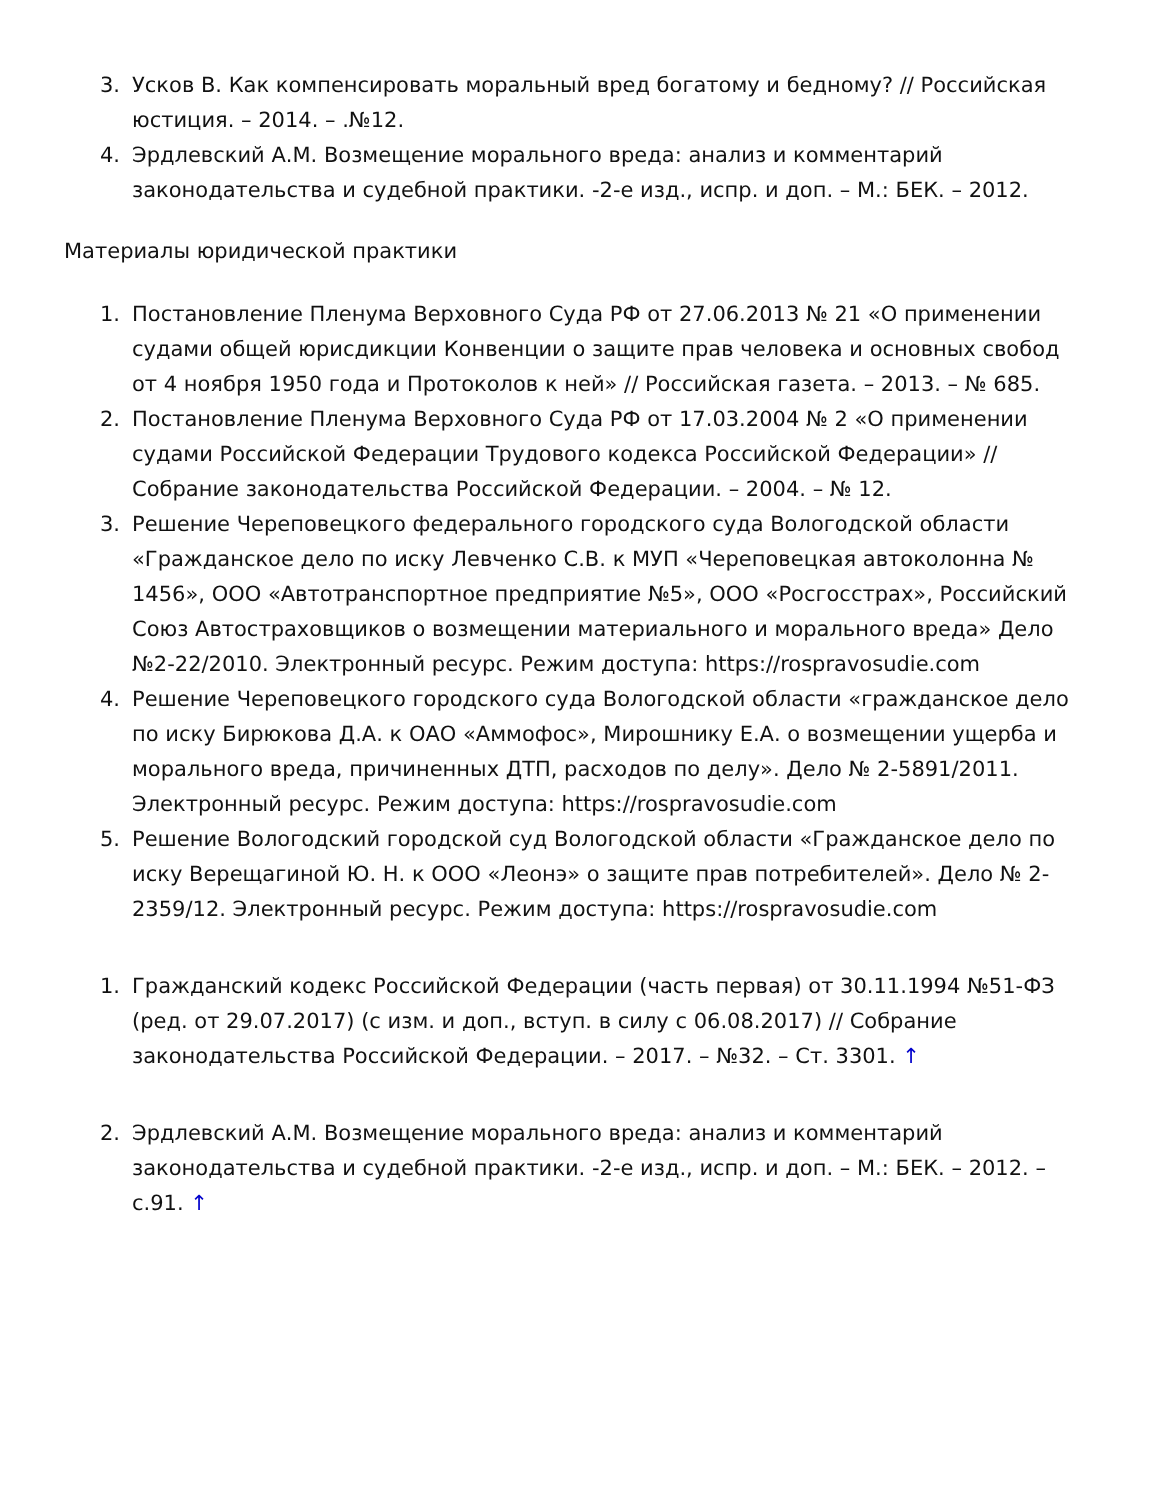3. Усков В. Как компенсировать моральный вред богатому и бедному? // Российская юстиция. – 2014. – .№12.
4. Эрдлевский А.М. Возмещение морального вреда: анализ и комментарий законодательства и судебной практики. -2-е изд., испр. и доп. – М.: БЕК. – 2012.
Материалы юридической практики
1. Постановление Пленума Верховного Суда РФ от 27.06.2013 № 21 «О применении судами общей юрисдикции Конвенции о защите прав человека и основных свобод от 4 ноября 1950 года и Протоколов к ней» // Российская газета. – 2013. – № 685.
2. Постановление Пленума Верховного Суда РФ от 17.03.2004 № 2 «О применении судами Российской Федерации Трудового кодекса Российской Федерации» // Собрание законодательства Российской Федерации. – 2004. – № 12.
3. Решение Череповецкого федерального городского суда Вологодской области «Гражданское дело по иску Левченко С.В. к МУП «Череповецкая автоколонна № 1456», ООО «Автотранспортное предприятие №5», ООО «Росгосстрах», Российский Союз Автостраховщиков о возмещении материального и морального вреда» Дело №2-22/2010. Электронный ресурс. Режим доступа: https://rospravosudie.com
4. Решение Череповецкого городского суда Вологодской области «гражданское дело по иску Бирюкова Д.А. к ОАО «Аммофос», Мирошнику Е.А. о возмещении ущерба и морального вреда, причиненных ДТП, расходов по делу». Дело № 2-5891/2011. Электронный ресурс. Режим доступа: https://rospravosudie.com
5. Решение Вологодский городской суд Вологодской области «Гражданское дело по иску Верещагиной Ю. Н. к ООО «Леонэ» о защите прав потребителей». Дело № 2-2359/12. Электронный ресурс. Режим доступа: https://rospravosudie.com
1. Гражданский кодекс Российской Федерации (часть первая) от 30.11.1994 №51-ФЗ (ред. от 29.07.2017) (с изм. и доп., вступ. в силу с 06.08.2017) // Собрание законодательства Российской Федерации. – 2017. – №32. – Ст. 3301. ↑
2. Эрдлевский А.М. Возмещение морального вреда: анализ и комментарий законодательства и судебной практики. -2-е изд., испр. и доп. – М.: БЕК. – 2012. – с.91. ↑